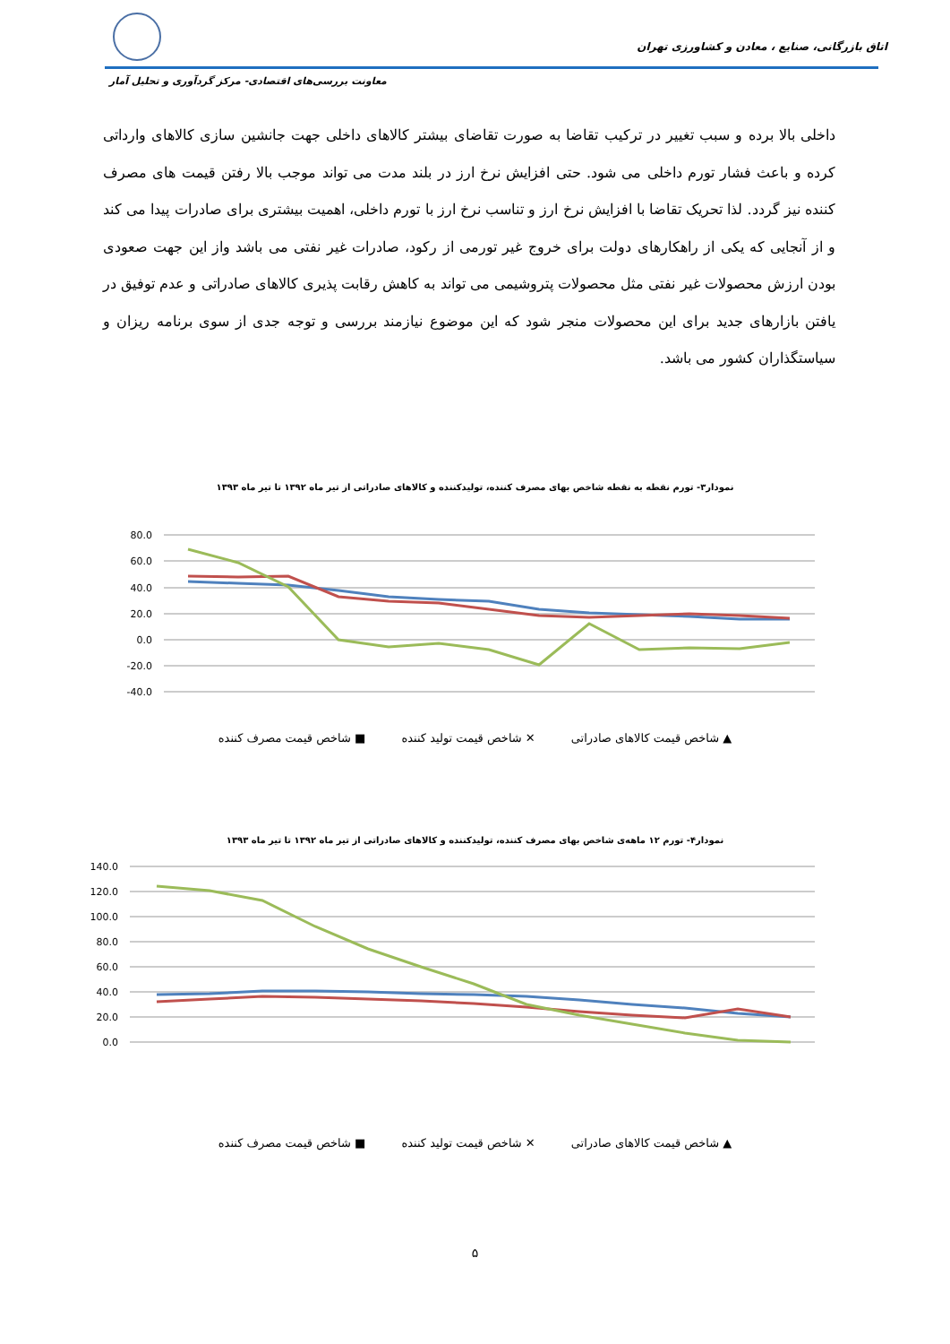اتاق بازرگانی، صنایع ، معادن و کشاورزی تهران
معاونت بررسی‌های اقتصادی- مرکز گردآوری و تحلیل آمار
داخلی بالا برده و سبب تغییر در ترکیب تقاضا به صورت تقاضای بیشتر کالاهای داخلی جهت جانشین سازی کالاهای وارداتی کرده و باعث فشار تورم داخلی می شود. حتی افزایش نرخ ارز در بلند مدت می تواند موجب بالا رفتن قیمت های مصرف کننده نیز گردد. لذا تحریک تقاضا با افزایش نرخ ارز و تناسب نرخ ارز با تورم داخلی، اهمیت بیشتری برای صادرات پیدا می کند و از آنجایی که یکی از راهکارهای دولت برای خروج غیر تورمی از رکود، صادرات غیر نفتی می باشد واز این جهت صعودی بودن ارزش محصولات غیر نفتی مثل محصولات پتروشیمی می تواند به کاهش رقابت پذیری کالاهای صادراتی و عدم توفیق در یافتن بازارهای جدید برای این محصولات منجر شود که این موضوع نیازمند بررسی و توجه جدی از سوی برنامه ریزان و سیاستگذاران کشور می باشد.
نمودار۳- تورم نقطه به نقطه شاخص بهای مصرف کننده، تولیدکننده و کالاهای صادراتی از تیر ماه ۱۳۹۲ تا تیر ماه ۱۳۹۳
80.0
60.0
40.0
20.0
0.0
-20.0
-40.0
▲ شاخص قیمت کالاهای صادراتی ✕ شاخص قیمت تولید کننده ■ شاخص قیمت مصرف کننده
نمودار۴- تورم ۱۲ ماهه‌ی شاخص بهای مصرف کننده، تولیدکننده و کالاهای صادراتی از تیر ماه ۱۳۹۲ تا تیر ماه ۱۳۹۳
140.0
120.0
100.0
80.0
60.0
40.0
20.0
0.0
▲ شاخص قیمت کالاهای صادراتی ✕ شاخص قیمت تولید کننده ■ شاخص قیمت مصرف کننده
۵